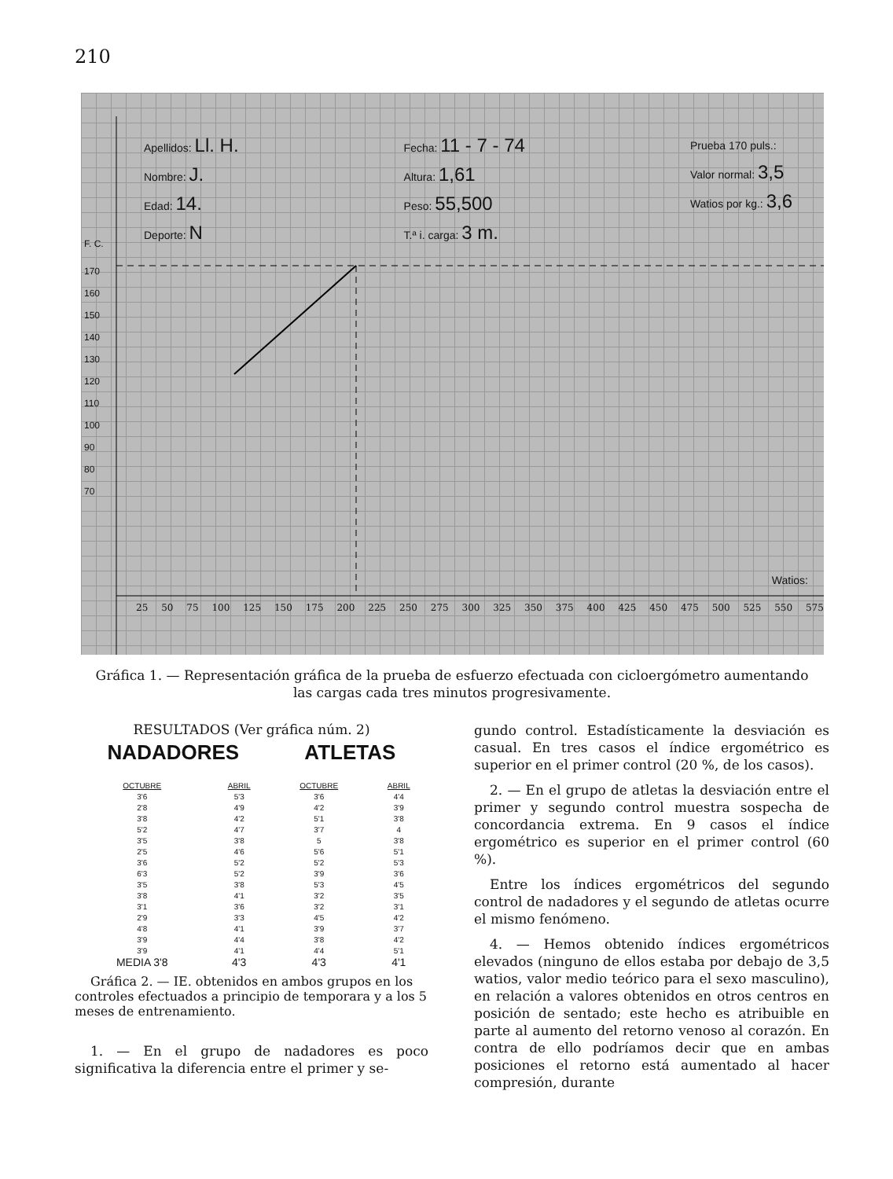210
Apellidos: Ll. H.
Nombre: J.
Edad: 14.
Deporte: N
Fecha: 11 - 7 - 74
Altura: 1,61
Peso: 55,500
T.ª i. carga: 3 m.
Prueba 170 puls.:
Valor normal: 3,5
Watios por kg.: 3,6
F. C.
170
160
150
140
130
120
110
100
90
80
70
Watios:
25 50 75 100 125 150 175 200 225 250 275 300 325 350 375 400 425 450 475 500 525 550 575
Gráfica 1. — Representación gráfica de la prueba de esfuerzo efectuada con cicloergómetro aumentando las cargas cada tres minutos progresivamente.
RESULTADOS (Ver gráfica núm. 2)
NADADORES ATLETAS
| OCTUBRE | ABRIL | OCTUBRE | ABRIL |
| --- | --- | --- | --- |
| 3'6 | 5'3 | 3'6 | 4'4 |
| 2'8 | 4'9 | 4'2 | 3'9 |
| 3'8 | 4'2 | 5'1 | 3'8 |
| 5'2 | 4'7 | 3'7 | 4 |
| 3'5 | 3'8 | 5 | 3'8 |
| 2'5 | 4'6 | 5'6 | 5'1 |
| 3'6 | 5'2 | 5'2 | 5'3 |
| 6'3 | 5'2 | 3'9 | 3'6 |
| 3'5 | 3'8 | 5'3 | 4'5 |
| 3'8 | 4'1 | 3'2 | 3'5 |
| 3'1 | 3'6 | 3'2 | 3'1 |
| 2'9 | 3'3 | 4'5 | 4'2 |
| 4'8 | 4'1 | 3'9 | 3'7 |
| 3'9 | 4'4 | 3'8 | 4'2 |
| 3'9 | 4'1 | 4'4 | 5'1 |
| MEDIA 3'8 | 4'3 | 4'3 | 4'1 |
Gráfica 2. — IE. obtenidos en ambos grupos en los controles efectuados a principio de temporara y a los 5 meses de entrenamiento.
1. — En el grupo de nadadores es poco significativa la diferencia entre el primer y se-
gundo control. Estadísticamente la desviación es casual. En tres casos el índice ergométrico es superior en el primer control (20 %, de los casos).
2. — En el grupo de atletas la desviación entre el primer y segundo control muestra sospecha de concordancia extrema. En 9 casos el índice ergométrico es superior en el primer control (60 %).
Entre los índices ergométricos del segundo control de nadadores y el segundo de atletas ocurre el mismo fenómeno.
4. — Hemos obtenido índices ergométricos elevados (ninguno de ellos estaba por debajo de 3,5 watios, valor medio teórico para el sexo masculino), en relación a valores obtenidos en otros centros en posición de sentado; este hecho es atribuible en parte al aumento del retorno venoso al corazón. En contra de ello podríamos decir que en ambas posiciones el retorno está aumentado al hacer compresión, durante